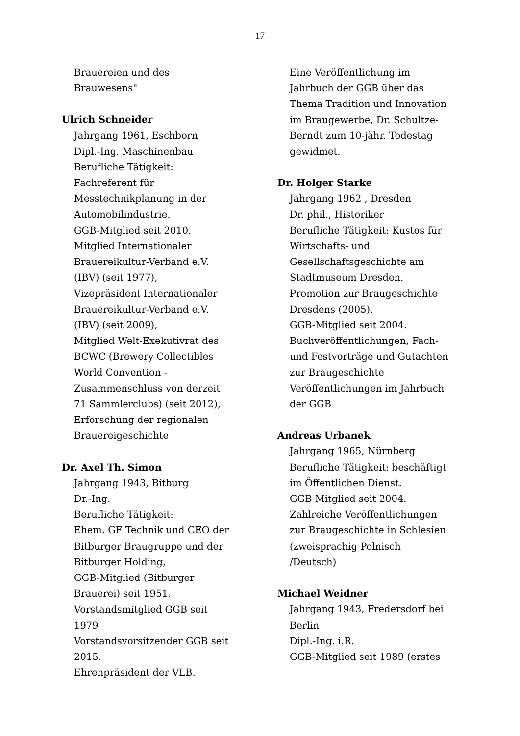17
Brauereien und des
Brauwesens"
Ulrich Schneider
Jahrgang 1961, Eschborn
Dipl.-Ing. Maschinenbau
Berufliche Tätigkeit:
Fachreferent für
Messtechnikplanung in der
Automobilindustrie.
GGB-Mitglied seit 2010.
Mitglied Internationaler
Brauereikultur-Verband e.V.
(IBV) (seit 1977),
Vizepräsident Internationaler
Brauereikultur-Verband e.V.
(IBV) (seit 2009),
Mitglied Welt-Exekutivrat des
BCWC (Brewery Collectibles
World Convention -
Zusammenschluss von derzeit
71 Sammlerclubs) (seit 2012),
Erforschung der regionalen
Brauereigeschichte
Dr. Axel Th. Simon
Jahrgang 1943, Bitburg
Dr.-Ing.
Berufliche Tätigkeit:
Ehem. GF Technik und CEO der
Bitburger Braugruppe und der
Bitburger Holding,
GGB-Mitglied (Bitburger
Brauerei) seit 1951.
Vorstandsmitglied GGB seit
1979
Vorstandsvorsitzender GGB seit
2015.
Ehrenpräsident der VLB.
Eine Veröffentlichung im
Jahrbuch der GGB über das
Thema Tradition und Innovation
im Braugewerbe, Dr. Schultze-
Berndt zum 10-jähr. Todestag
gewidmet.
Dr. Holger Starke
Jahrgang 1962 , Dresden
Dr. phil., Historiker
Berufliche Tätigkeit: Kustos für
Wirtschafts- und
Gesellschaftsgeschichte am
Stadtmuseum Dresden.
Promotion zur Braugeschichte
Dresdens (2005).
GGB-Mitglied seit 2004.
Buchveröffentlichungen, Fach-
und Festvorträge und Gutachten
zur Braugeschichte
Veröffentlichungen im Jahrbuch
der GGB
Andreas Urbanek
Jahrgang 1965, Nürnberg
Berufliche Tätigkeit: beschäftigt
im Öffentlichen Dienst.
GGB Mitglied seit 2004.
Zahlreiche Veröffentlichungen
zur Braugeschichte in Schlesien
(zweisprachig Polnisch
/Deutsch)
Michael Weidner
Jahrgang 1943, Fredersdorf bei
Berlin
Dipl.-Ing. i.R.
GGB-Mitglied seit 1989 (erstes